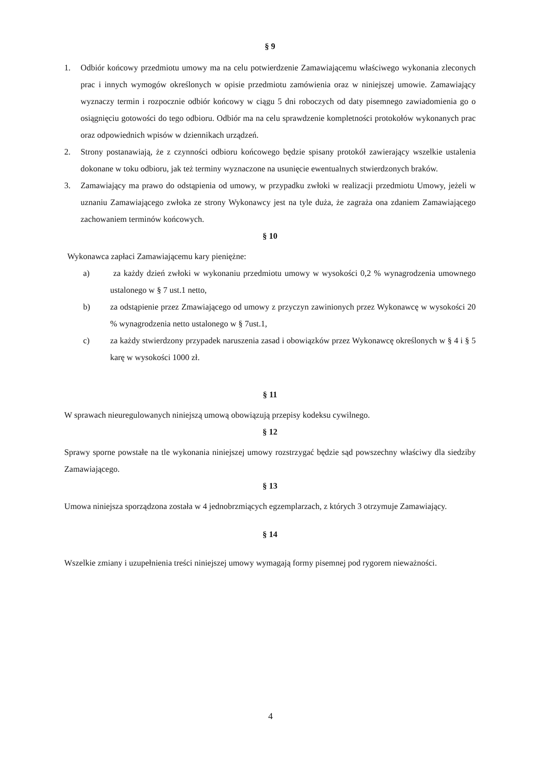§ 9
1. Odbiór końcowy przedmiotu umowy ma na celu potwierdzenie Zamawiającemu właściwego wykonania zleconych prac i innych wymogów określonych w opisie przedmiotu zamówienia oraz w niniejszej umowie. Zamawiający wyznaczy termin i rozpocznie odbiór końcowy w ciągu 5 dni roboczych od daty pisemnego zawiadomienia go o osiągnięciu gotowości do tego odbioru. Odbiór ma na celu sprawdzenie kompletności protokołów wykonanych prac oraz odpowiednich wpisów w dziennikach urządzeń.
2. Strony postanawiają, że z czynności odbioru końcowego będzie spisany protokół zawierający wszelkie ustalenia dokonane w toku odbioru, jak też terminy wyznaczone na usunięcie ewentualnych stwierdzonych braków.
3. Zamawiający ma prawo do odstąpienia od umowy, w przypadku zwłoki w realizacji przedmiotu Umowy, jeżeli w uznaniu Zamawiającego zwłoka ze strony Wykonawcy jest na tyle duża, że zagraża ona zdaniem Zamawiającego zachowaniem terminów końcowych.
§ 10
Wykonawca zapłaci Zamawiającemu kary pieniężne:
a) za każdy dzień zwłoki w wykonaniu przedmiotu umowy w wysokości 0,2 % wynagrodzenia umownego ustalonego w § 7 ust.1 netto,
b) za odstąpienie przez Zmawiającego od umowy z przyczyn zawinionych przez Wykonawcę w wysokości 20 % wynagrodzenia netto ustalonego w § 7ust.1,
c) za każdy stwierdzony przypadek naruszenia zasad i obowiązków przez Wykonawcę określonych w § 4 i § 5 karę w wysokości 1000 zł.
§ 11
W sprawach nieuregulowanych niniejszą umową obowiązują przepisy kodeksu cywilnego.
§ 12
Sprawy sporne powstałe na tle wykonania niniejszej umowy rozstrzygać będzie sąd powszechny właściwy dla siedziby Zamawiającego.
§ 13
Umowa niniejsza sporządzona została w 4 jednobrzmiących egzemplarzach, z których 3 otrzymuje Zamawiający.
§ 14
Wszelkie zmiany i uzupełnienia treści niniejszej umowy wymagają formy pisemnej pod rygorem nieważności.
4